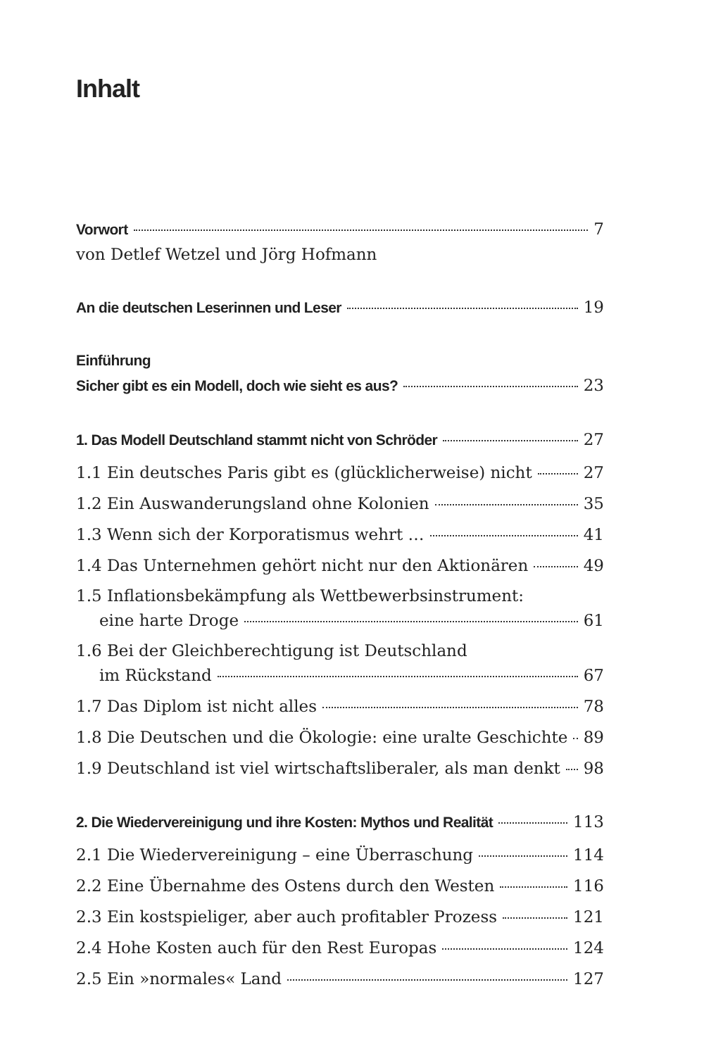Inhalt
Vorwort 7
von Detlef Wetzel und Jörg Hofmann
An die deutschen Leserinnen und Leser 19
Einführung
Sicher gibt es ein Modell, doch wie sieht es aus? 23
1. Das Modell Deutschland stammt nicht von Schröder 27
1.1 Ein deutsches Paris gibt es (glücklicherweise) nicht 27
1.2 Ein Auswanderungsland ohne Kolonien 35
1.3 Wenn sich der Korporatismus wehrt … 41
1.4 Das Unternehmen gehört nicht nur den Aktionären 49
1.5 Inflationsbekämpfung als Wettbewerbsinstrument:
eine harte Droge 61
1.6 Bei der Gleichberechtigung ist Deutschland
im Rückstand 67
1.7 Das Diplom ist nicht alles 78
1.8 Die Deutschen und die Ökologie: eine uralte Geschichte 89
1.9 Deutschland ist viel wirtschaftsliberaler, als man denkt 98
2. Die Wiedervereinigung und ihre Kosten: Mythos und Realität 113
2.1 Die Wiedervereinigung – eine Überraschung 114
2.2 Eine Übernahme des Ostens durch den Westen 116
2.3 Ein kostspieliger, aber auch profitabler Prozess 121
2.4 Hohe Kosten auch für den Rest Europas 124
2.5 Ein »normales« Land 127